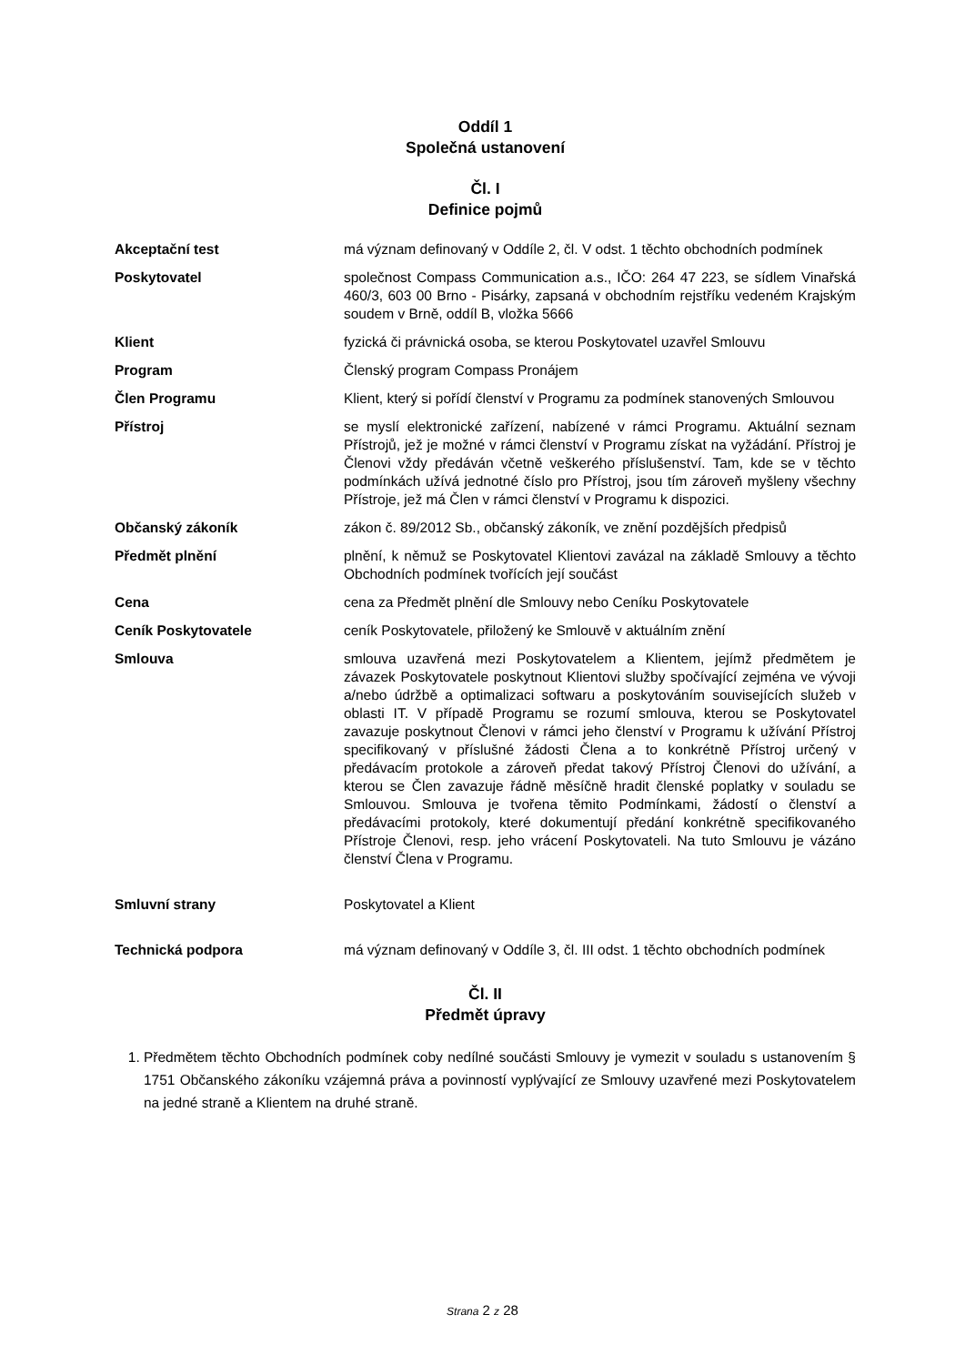Oddíl 1
Společná ustanovení
Čl. I
Definice pojmů
| Akceptační test | má význam definovaný v Oddíle 2, čl. V odst. 1 těchto obchodních podmínek |
| Poskytovatel | společnost Compass Communication a.s., IČO: 264 47 223, se sídlem Vinařská 460/3, 603 00 Brno - Pisárky, zapsaná v obchodním rejstříku vedeném Krajským soudem v Brně, oddíl B, vložka 5666 |
| Klient | fyzická či právnická osoba, se kterou Poskytovatel uzavřel Smlouvu |
| Program | Členský program Compass Pronájem |
| Člen Programu | Klient, který si pořídí členství v Programu za podmínek stanovených Smlouvou |
| Přístroj | se myslí elektronické zařízení, nabízené v rámci Programu. Aktuální seznam Přístrojů, jež je možné v rámci členství v Programu získat na vyžádání. Přístroj je Členovi vždy předáván včetně veškerého příslušenství. Tam, kde se v těchto podmínkách užívá jednotné číslo pro Přístroj, jsou tím zároveň myšleny všechny Přístroje, jež má Člen v rámci členství v Programu k dispozici. |
| Občanský zákoník | zákon č. 89/2012 Sb., občanský zákoník, ve znění pozdějších předpisů |
| Předmět plnění | plnění, k němuž se Poskytovatel Klientovi zavázal na základě Smlouvy a těchto Obchodních podmínek tvořících její součást |
| Cena | cena za Předmět plnění dle Smlouvy nebo Ceníku Poskytovatele |
| Ceník Poskytovatele | ceník Poskytovatele, přiložený ke Smlouvě v aktuálním znění |
| Smlouva | smlouva uzavřená mezi Poskytovatelem a Klientem, jejímž předmětem je závazek Poskytovatele poskytnout Klientovi služby spočívající zejména ve vývoji a/nebo údržbě a optimalizaci softwaru a poskytováním souvisejících služeb v oblasti IT. V případě Programu se rozumí smlouva, kterou se Poskytovatel zavazuje poskytnout Členovi v rámci jeho členství v Programu k užívání Přístroj specifikovaný v příslušné žádosti Člena a to konkrétně Přístroj určený v předávacím protokole a zároveň předat takový Přístroj Členovi do užívání, a kterou se Člen zavazuje řádně měsíčně hradit členské poplatky v souladu se Smlouvou. Smlouva je tvořena těmito Podmínkami, žádostí o členství a předávacími protokoly, které dokumentují předání konkrétně specifikovaného Přístroje Členovi, resp. jeho vrácení Poskytovateli. Na tuto Smlouvu je vázáno členství Člena v Programu. |
| Smluvní strany | Poskytovatel a Klient |
| Technická podpora | má význam definovaný v Oddíle 3, čl. III odst. 1 těchto obchodních podmínek |
Čl. II
Předmět úpravy
1. Předmětem těchto Obchodních podmínek coby nedílné součásti Smlouvy je vymezit v souladu s ustanovením § 1751 Občanského zákoníku vzájemná práva a povinností vyplývající ze Smlouvy uzavřené mezi Poskytovatelem na jedné straně a Klientem na druhé straně.
Strana 2 z 28